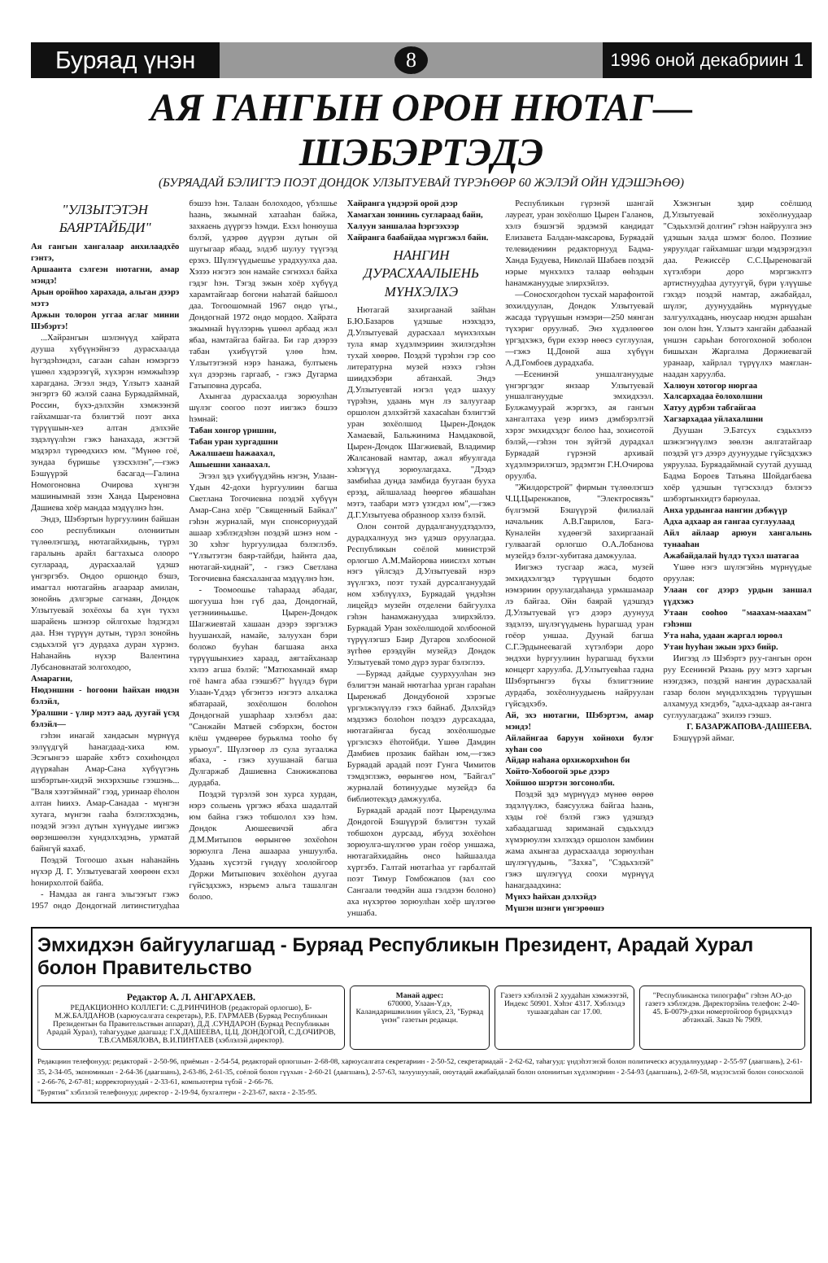Буряад үнэн 8 1996 оной декабриин 1
АЯ ГАНГЫН ОРОН НЮТАГ—ШЭБЭРТЭДЭ
(БУРЯАДАЙ БЭЛИГТЭ ПОЭТ ДОНДОК УЛЗЫТУЕВАЙ ТҮРЭҺӨӨР 60 ЖЭЛЭЙ ОЙН ҮДЭШЭҺӨӨ)
"УЛЗЫТЭТЭН БАЯРТАЙБДИ"
Ая гангын хангалаар анхилаадхёо гэнтэ,
Аршаанта сэлгеэн нютагни, амар мэндэ!
Арын оройһоо харахада, альган дээрэ мэтэ
Аржын толорон уггаа аглаг минии Шэбэртэ!
...Хайрангын шэлэнүүд хайрата дууша хүбүүнэйнгээ дурасхаалда һүгэдэһэндэл, сагаан саһан нэмэргээ үшөөл хэдэрээгүй, хүхэрэн нэмжыһээр харагдана. Эгээл эндэ, Үлзытэ хаанай энгэртэ 60 жэлэй саана Буряадаймнай, Россин, бүхэ-дэлхэйн хэмжээнэй гайхамшаг-та бэлигтэй поэт анха түрүүшын-хеэ алтан дэлхэйе зэдэлүүлһэн гэжэ һанахада, жэгтэй мэдэрэл түрөөдхихэ юм. "Мүнөө гоё, зундаа бүришье үзэсхэлэн",—гэжэ Бэшүүрэй басагад—Галина Номогоновна Очирова хүнгэн машинымнай эзэн Ханда Цыреновна Дашиева хоёр мандаа мэдүүлнэ һэн.
Эндэ, Шэбэртын һургуулиин байшан соо республикын олониитын түлөөлэгшэд, нютагайхидынь, түрэл гаралынь арайл багтахыса олооро суглараад, дурасхаалай үдэшэ үнгэргэбэ. Ондоо оршондо бэшэ, имагтал нютагайнь агаараар амилан, зонойнь дэлгэрые сагнаян, Дондок Улзытуевай зохёохы ба хүн түхэл шарайень шэнээр ойлгохые һэдэгдэл даа. Нэн түрүүн дутын, түрэл зонойнь сэдьхэлэй үгэ дурдаха дуран хүрэнэ. Наһанайнь нүхэр Валентина Лубсановнатай золгоходоо,
Амарагни,
Нюдэншни - һогоони һайхан нюдэн бэлэйл,
Уралшни - үлир мэтэ аад, дуугай үсэд бэлэйл—
гэһэн инагай хандасын мүрнүүд ээлүүдгүй һанагдаад-хиха юм. Эсэгынгээ шарайе хэбтэ сохиһондол дүүряаһан Амар-Сана хүбүүгэнь шэбэртын-хидэй энхэрхэшье гээшэнь... "Валя хээтэймнай" гээд, уринаар ёһолон алтан һиихэ. Амар-Санадаа - мүнгэн хутага, мүнгэн гааһа бэлэглэхэдэнь, поэдэй эгээл дүтын хүнүүдые иигэжэ өөрэншөөлэн хүндэлхэдэнь, урматай байнгүй яахаб.
Поэдэй Тогоошо ахын наһанайнь нүхэр Д. Г. Улзытуевагай хөөрөөн ехэл һонирхолтой байба.
- Намдаа ая ганга эльгээгыт гэжэ 1957 ондо Дондогнай литинститудһаа бэшээ һэн. Талаан болоходоо, үбэлшье һаань, эжымнай хатааһан байжа, захяаень дүүргээ һэмди. Ехэл һонюуша бэлэй, үдэрөө дүүрэн дүтын ой шугыгаар ябаад, элдэб шулуу түүгээд ерэхэ. Шүлэгүүдыешье урадхуулха даа. Хэзээ нэгэтэ зон намайе сэгнэхэл байха гэдэг һэн. Тэгэд эжын хоёр хүбүүд харамтайгаар богони наһатай байшоол даа. Тогоошомнай 1967 ондо үгы., Дондогнай 1972 ондо мордоо. Хайрата эжымнай һүүлээрнь үшөөл арбаад жэл ябаа, намтайгаа байгаа. Би гар дээрээ табан үхибүүтэй үлөө һэм. Үлзытэтэнэй нэрэ һанажа, бултыень хүл дээрэнь гаргааб, - гэжэ Дугарма Гатыповна дурсаба.
Ахынгаа дурасхаалда зорюулһан шүлэг соогоо поэт иигэжэ бэшээ һэмнай:
Табан хонгор үришни,
Табан уран хургадшни
Ажалшаеш һажаахал,
Ашыешни ханаахал.
Эгээл эдэ үхибүүдэйнь нэгэн, Улаан-Үдын 42-дохи һургуулиин багша Светлана Тогочиевна поэдэй хүбүүн Амар-Сана хоёр "Священный Байкал" гэһэн журналай, мүн спонсорнуудай ашаар хэблэгдэһэн поэдэй шэнэ ном - 30 хэһэг һургуулидаа бэлэглэбэ. "Үлзытэтэн баяр-тайбди, һайнта даа, нютагай-хиднай", - гэжэ Светлана Тогочиевна баясхалангаа мэдүүлнэ һэн.
- Тоомоошье таһараад абадаг, шогууша һэн гүб даа, Дондогнай, үетэниинььшье. Цырен-Дондок Шагжиевтай хашаан дээрэ зэргэлжэ һуушанхай, намайе, залуухан бэри боложо бууһан багшаяа анха түрүүшынхиеэ хараад, аягтайханаар хэлээ агша бэлэй: "Матюхамнай ямар гоё һамга абаа гээшэб?" һүүлдэ бүри Улаан-Үдэдэ үбгэнтээ нэгэтэ алхалжа ябатараай, зохёолшон болоһон Дондогнай ушарһаар хэлэбэл даа: "Санжайн Матвей сэбэрхэн, бостон клёш үмдөөрөө бурьялма тооһо бү урьюул". Шүлэгөөр лэ сула зугаалжа ябаха, - гэжэ хуушанай багша Дулгаржаб Дашиевна Санжижапова дурдаба.
Поэдэй түрэлэй зон хурса хурдан, нэрэ солыень үргэжэ ябаха шадалтай юм байна гэжэ тобшолол хээ һэм. Дондок Аюшеевичэй абга Д.М.Митыпов өөрынгөө зохёоһон зорюулга Лена ашаараа уншуулба. Удаань хүсэтэй гүндүү хоолойгоор Доржи Митыпович зохёоһон дуугаа гүйсэдхэжэ, нэрьемэ альга ташалган болоо.
Хайранга үндэрэй орой дээр
Хамагхан зониинь суглараад байн,
Халуун заншалаа һэргээхээр
Хайранга баабайдаа мүргэжэл байн.
НАНГИН ДУРАСХААЛЫЕНЬ МҮНХЭЛХЭ
Нютагай захиргаанай зайһан Б.Ю.Базаров үдэшые нээхэдээ, Д.Улзытуевай дурасхаал мүнхэлхын тула ямар хүдэлмэриин эхилэгдэһэн тухай хөөрөө. Поэдэй түрэһэн гэр соо литературна музей нээхэ гэһэн шиидхэбэри абтанхай. Эндэ Д.Улзытуевтай нэгэл үедэ шахуу түрэһэн, удаань мүн лэ залуугаар оршолон дэлхэйтэй хахасаһан бэлигтэй уран зохёолшод Цырен-Дондок Хамаевай, Бальжинима Намдаковой, Цырен-Дондок Шагжиевай, Владимир Жалсановай намтар, ажал ябуулгада хэһэгүүд зорюулагдаха. "Дээдэ замбиһаа дунда замбида буугаан бууха ерээд, айлшалаад һөөргөө ябашаһан мэтэ, таабари мэтэ үзэгдэл юм",—гэжэ Д.Г.Улзытуева образноор хэлээ бэлэй.
Олон сонтой дурдалгануудзэдэлээ, дурадхалнууд энэ үдэшэ оруулагдаа. Республикын соёлой министрэй орлогшо А.М.Майорова ниислэл хотын нэгэ үйлсэдэ Д.Улзытуевай нэрэ зүүлгэхэ, поэт тухай дурсалгануудай ном хэблүүлхэ, Буряадай үндэһэн лицейдэ музейн отделени байгуулха гэһэн һанамжануудаа элирхэйлээ. Буряадай Уран зохёолшодой холбооной түрүүлэгшэ Баир Дугаров холбооной зүгһөө ерээдүйн музейдэ Дондок Улзытуевай томо дүрэ зураг бэлэглээ.
—Буряад дайдые суурхуулһан энэ бэлигтэн манай нютагһаа урган гараһан Цыренжаб Дондубоной хэрэгые үргэлжэлүүлээ гэхэ байнаб. Дэлхэйдэ мэдээжэ болоһон поэдээ дурсахадаа, нютагайнгаа бусад зохёолшодые үргэлсэхэ ёһотойбди. Үшөө Дамдин Дамбиев прозаик байһан юм,—гэжэ Буряадай арадай поэт Гунга Чимитов тэмдэглэжэ, өөрынгөө ном, "Байгал" журналай ботинуудые музейдэ ба библиотекэдэ дамжуулба.
Буряадай арадай поэт Цырендулма Дондогой Бэшүүрэй бэлигтэн тухай тобшохон дурсаад, ябууд зохёоһон зорюулга-шүлэгөө уран гоёор уншажа, нютагайхидайнь онсо һайшаалда хүртэбэ. Галтай нютагһаа уг гарбалтай поэт Тимур Гомбожапов (зал соо Сангаали төөдэйн аша гэлдээн болоно) аха нүхэртөө зорюулһан хоёр шүлэгөө уншаба.
Республикын гүрэнэй шангай лауреат, уран зохёолшо Цырен Галанов, хэлэ бэшэгэй эрдэмэй кандидат Елизавета Балдан-максарова, Буряадай телевидениин редакторнууд Бадма-Ханда Будуева, Николай Шабаев поэдэй нэрые мүнхэлхэ талаар өөһэдын һанамжануудые элирхэйлээ.
—Соносхогдоһон тусхай марафонтой зохилдуулан, Дондок Улзытуевай жасада түрүүшын нэмэри—250 мянган түхэриг оруулнаб. Энэ хүдэлөөгөө үргэдхэжэ, бүри ехээр нөөсэ суглуулая,—гэжэ Ц.Доной аша хүбүүн А.Д.Гомбоев дурадхаба.
—Есенинэй уншалгануудые үнгэргэдэг янзаар Улзытуевай уншалгануудые эмхидхээл. Булжамуурай жэргэхэ, ая гангын хангалтаха үеэр иимэ дэмбэрэлтэй хэрэг эмхидхэдэг болоо һаа, зохисотой бэлэй,—гэһэн тон зүйтэй дурадхал Буряадай гүрэнэй архивай хүдэлмэрилэгшэ, эрдэмтэн Г.Н.Очирова оруулба.
"Жилдорстрой" фирмын түлөөлэгшэ Ч.Ц.Цыренжапов, "Электросвязь" бүлгэмэй Бэшүүрэй филиалай начальник А.В.Гаврилов, Бага-Куналейн хүдөөгэй захиргаанай гулваагай орлогшо О.А.Лобанова музейдэ бэлэг-хубитаяа дамжуулаа.
Иигэжэ тусгаар жаса, музей эмхидхэлгэдэ түрүүшын бодото нэмэриин оруулагдаһанда урмашамаар лэ байгаа. Ойн баярай үдэшэдэ Д.Улзытуевай үгэ дээрэ дуунууд зэдэлээ, шүлэгүүдыень һурагшад уран гоёор уншаа. Дуунай багша С.Г.Эрдынеевагай хүтэлбэри доро эндэхи һургуулиин һурагшад бүхэли концерт харуулба. Д.Улзытуевһаа гадна Шэбэртынгээ бүхы бэлигтэниие дурдаба, зохёолнуудыень найруулан гүйсэдхэбэ.
Ай, эхэ нютагни, Шэбэртэм, амар мэндэ!
Айлайнгаа баруун хойнохи булэг хуһан соо
Айдар наһаяа орхижорхиһон би
Хойто-Хобоогой эрье дээрэ
Хойшоо шэртэн зогсонолби.
Поэдэй эдэ мүрнүүдэ мүнөө өөрөө зэдэлүүлжэ, баясуулжа байгаа һаань, хэды гоё бэлэй гэжэ үдэшэдэ хабаадагшад зариманай сэдьхэлдэ хүмэрюулэн хэлэхэдэ оршолон замбиин жама ахынгаа дурасхаалда зорюулһан шүлэгүүдынь, "Захяа", "Сэдьхэлэй" гэжэ шүлэгүүд соохи мүрнүүд һанагдаадхина:
Мүнхэ һайхан дэлхэйдэ
Мүшэн шэнги үнгэрөөшэ
Хэжэнгын эдир соёлшод Д.Улзытуевай зохёолнуудаар "Сэдьхэлэй долгин" гэһэн найруулга энэ үдэшын залда шэмэг болоо. Поэзиие уяруулдаг гайхамшаг шэди мэдэрэгдээл даа. Режиссёр С.С.Цыреновагай хүтэлбэри доро мэргэжэлтэ артистнуудһаа дутуугүй, бүри үлүүшье гэхэдэ поэдэй намтар, ажабайдал, шүлэг, дуунуудайнь мүрнүүдые залгуулхадань, нюусаар нюдэн аршаһан зон олон һэн. Үлзытэ хангайн дабаанай үншэн сарьһан ботогохоной зоболон бишыхан Жаргалма Доржиевагай уранаар, хайрлал түрүүлхэ маяглан-наадан харуулба.
Халюун хотогор нюргаа
Халсархадаа ёолохолшни
Хатуу дүрбэн табгайгаа
Хагзархадаа уйлахалшни
Дуушан Э.Батсух сэдьхэлээ шэжэгэнүүлмэ зөөлэн аялгатайгаар поэдэй үгэ дээрэ дуунуудые гүйсэдхэжэ уяруулаа. Буряадаймнай суутай дуушад Бадма Бороев Татьяна Шойдагбаева хоёр үдэшын түгэсхэлдэ бэлэгээ шэбэртынхидтэ барюулаа.
Анха урдынгаа нангин дэбжүүр
Адха адхаар ая гангаа суглуулаад
Айл айлаар арюун хангалынь тунааһан
Ажабайдалай һүлдэ түхэл шатагаа
Үшөө нэгэ шүлэгэйнь мүрнүүдые оруулая:
Улаан сог дээрэ урдын заншал үүдхэжэ
Утаан сооһоо "маахам-маахам" гэһэнш
Ута наһа, удаан жаргал юрөөл
Утан һууһан эжын эрхэ бийр.
Иигээд лэ Шэбэртэ руу-гангын орон руу Есенинэй Рязань руу мэтэ харгын нээгдэжэ, поэдэй нангин дурасхаалай газар болон мүндэлхэдэнь түрүүшын алхамууд хэгдэбэ, "адха-адхаар ая-ганга суглуулагдажа" эхилээ гээшэ.
Г. БАЗАРЖАПОВА-ДАШЕЕВА.
Бэшүүрэй аймаг.
Эмхидхэн байгуулагшад - Буряад Республикын Президент, Арадай Хурал болон Правительство
Редактор А. Л. АНГАРХАЕВ.
РЕДАКЦИОННО КОЛЛЕГИ: С.Д.РИНЧИНОВ (редакторай орлогшо), Б-М.Ж.БАЛДАНОВ (харюусалгата секретарь), Р.Б. ГАРМАЕВ (Буряад Республикын Президентын ба Правительствын аппарат), Д.Д .СУНДАРОН (Буряад Республикын Арадай Хурал), таһагуудые даагшад: Г.Х.ДАШЕЕВА, Ц.Ц. ДОНДОГОЙ, С.Д.ОЧИРОВ, Т.В.САМБЯЛОВА, В.И.ПИНТАЕВ (хэблэлэй директор).
Манай адрес:
670000, Улаан-Үдэ, Каландаришвилиин үйлсэ, 23, "Буряад үнэн" газетын редакци.
Газетэ хэблэлэй 2 хуудаһан хэмжээтэй, Индекс 50901. Хэһэг 4317. Хэблэлдэ тушаагдаһан саг 17.00.
"Республиканска типографи" гэһэн АО-до газетэ хэблэгдэв. Директорэйнь телефон: 2-40-45. Б-0079-дэхи номертойгоор бүридхэлдэ абтанхай. Заказ № 7909.
Редакциин телефонууд: редакторай - 2-50-96, приёмын - 2-54-54, редакторай орлогшын- 2-68-08, харюусалгата секретариин - 2-50-52, секретариадай - 2-62-62, таһагууд: үндэһэтэнэй болон политическэ асуудалнуудаар - 2-55-97 (даагшань), 2-61-35, 2-34-05, экономикын - 2-64-36 (даагшань), 2-63-86, 2-61-35, соёлой болон гүүхын - 2-60-21 (даагшань), 2-57-63, залуушуулай, оюутадай ажабайдалай болон олониитын хүдэлмэриин - 2-54-93 (даагшань), 2-69-58, мэдээсэлэй болон соносхолой - 2-66-76, 2-67-81; корректорнуудай - 2-33-61, компьютерна түбэй - 2-66-76.
"Бурятия" хэблэлэй телефонууд: директор - 2-19-94, бухгалтери - 2-23-67, вахта - 2-35-95.